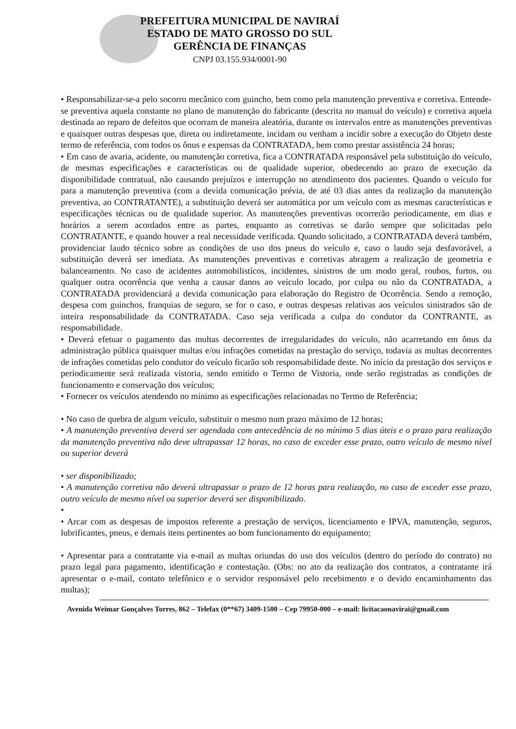PREFEITURA MUNICIPAL DE NAVIRAÍ
ESTADO DE MATO GROSSO DO SUL
GERÊNCIA DE FINANÇAS
CNPJ 03.155.934/0001-90
• Responsabilizar-se-a pelo socorro mecânico com guincho, bem como pela manutenção preventiva e corretiva. Entende-se preventiva aquela constante no plano de manutenção do fabricante (descrita no manual do veículo) e corretiva aquela destinada ao reparo de defeitos que ocorram de maneira aleatória, durante os intervalos entre as manutenções preventivas e quaisquer outras despesas que, direta ou indiretamente, incidam ou venham a incidir sobre a execução do Objeto deste termo de referência, com todos os ônus e expensas da CONTRATADA, bem como prestar assistência 24 horas;
• Em caso de avaria, acidente, ou manutenção corretiva, fica a CONTRATADA responsável pela substituição do veículo, de mesmas especificações e características ou de qualidade superior, obedecendo ao prazo de execução da disponibilidade contratual, não causando prejuízos e interrupção no atendimento dos pacientes. Quando o veículo for para a manutenção preventiva (com a devida comunicação prévia, de até 03 dias antes da realização da manutenção preventiva, ao CONTRATANTE), a substituição deverá ser automática por um veículo com as mesmas características e especificações técnicas ou de qualidade superior. As manutenções preventivas ocorrerão periodicamente, em dias e horários a serem acordados entre as partes, enquanto as corretivas se darão sempre que solicitadas pelo CONTRATANTE, e quando houver a real necessidade verificada. Quando solicitado, a CONTRATADA deverá também, providenciar laudo técnico sobre as condições de uso dos pneus do veículo e, caso o laudo seja desfavorável, a substituição deverá ser imediata. As manutenções preventivas e corretivas abragem a realização de geometria e balanceamento. No caso de acidentes automobilistícos, incidentes, sinistros de um modo geral, roubos, furtos, ou qualquer outra ocorrência que venha a causar danos ao veículo locado, por culpa ou não da CONTRATADA, a CONTRATADA providenciará a devida comunicação para elaboração do Registro de Ocorrência. Sendo a remoção, despesa com guinchos, franquias de seguro, se for o caso, e outras despesas relativas aos veículos sinistrados são de inteira responsabilidade da CONTRATADA. Caso seja verificada a culpa do condutor da CONTRANTE, as responsabilidade.
• Deverá efetuar o pagamento das multas decorrentes de irregularidades do veículo, não acarretando em ônus da administração pública quaisquer multas e/ou infrações cometidas na prestação do serviço, todavia as multas decorrentes de infrações cometidas pelo condutor do veículo ficarão sob responsabilidade deste. No início da prestação dos serviços e periodicamente será realizada vistoria, sendo emitido o Termo de Vistoria, onde serão registradas as condições de funcionamento e conservação dos veículos;
• Fornecer os veículos atendendo no mínimo as especificações relacionadas no Termo de Referência;
• No caso de quebra de algum veículo, substituir o mesmo num prazo máximo de 12 horas;
• A manutenção preventiva deverá ser agendada com antecedência de no mínimo 5 dias úteis e o prazo para realização da manutenção preventiva não deve ultrapassar 12 horas, no caso de exceder esse prazo, outro veículo de mesmo nível ou superior deverá
• ser disponibilizado;
• A manutenção corretiva não deverá ultrapassar o prazo de 12 horas para realização, no caso de exceder esse prazo, outro veículo de mesmo nível ou superior deverá ser disponibilizado.
•
• Arcar com as despesas de impostos referente a prestação de serviços, licenciamento e IPVA, manutenção, seguros, lubrificantes, pneus, e demais itens pertinentes ao bom funcionamento do equipamento;
• Apresentar para a contratante via e-mail as multas oriundas do uso dos veículos (dentro do período do contrato) no prazo legal para pagamento, identificação e contestação. (Obs: no ato da realização dos contratos, a contratante irá apresentar o e-mail, contato telefônico e o servidor responsável pelo recebimento e o devido encaminhamento das multas);
Avenida Weimar Gonçalves Torres, 862 – Telefax (0**67) 3409-1500 – Cep 79950-000 – e-mail: licitacaonavirai@gmail.com